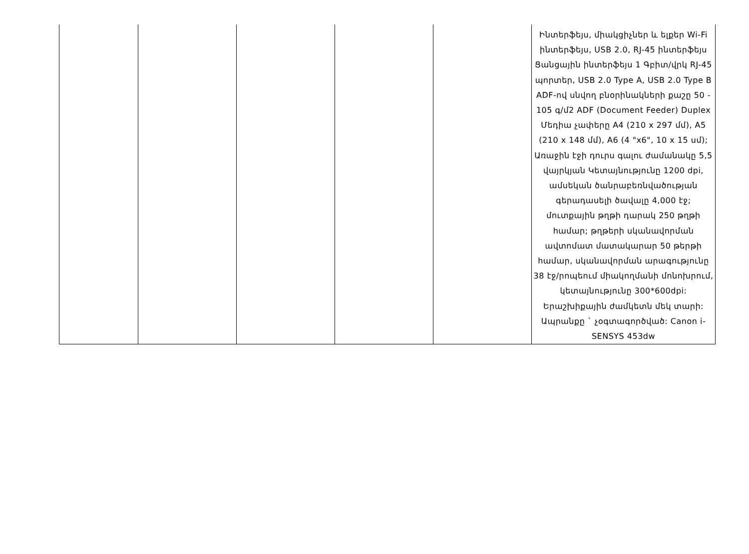| | | | | | Ինտերֆեյս, միակցիչներ և ելքեր Wi-Fi ինտերֆեյս, USB 2.0, RJ-45 ինտերֆեյս Ցանցային ինտերֆեյս 1 Գբիտ/վրկ RJ-45 պորտեր, USB 2.0 Type A, USB 2.0 Type B ADF-ով սնվող բնօրինակների քաշը 50 - 105 գ/մ2 ADF (Document Feeder) Duplex Մեդիա չափերը A4 (210 x 297 մմ), A5 (210 x 148 մմ), A6 (4 "x6", 10 x 15 սմ); Առաջին էջի դուրս գալու ժամանակը 5,5 վայրկյան Կետայնությունը 1200 dpi, ամսեկան ծանրաբեռնվածության գերադասելի ծավալը 4,000 էջ; մուտքային թղթի դարակ 250 թղթի համար; թղթերի սկանավորման ավտոմատ մատակարար 50 թերթի համար, սկանավորման արագությունը 38 էջ/րոպեում միակողմանի մոնոխրում, կետայնությունը 300*600dpi: Երաշխիքային ժամկետն մեկ տարի: Ապրանքը ` չօգտագործված: Canon i-SENSYS 453dw |